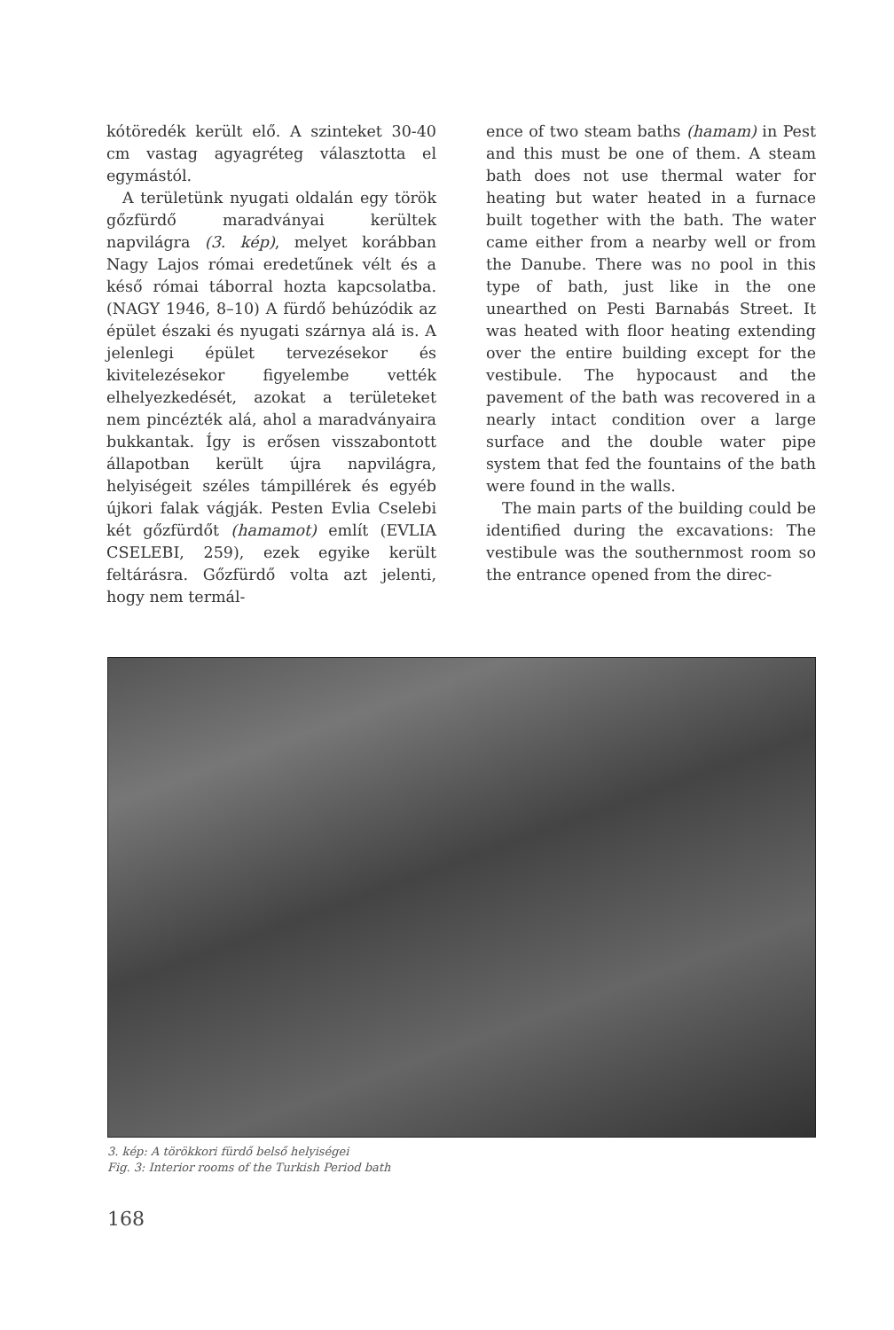kótöredék került elő. A szinteket 30-40 cm vastag agyagréteg választotta el egymástól.
A területünk nyugati oldalán egy török gőzfürdő maradványai kerültek napvilágra (3. kép), melyet korábban Nagy Lajos római eredetűnek vélt és a késő római táborral hozta kapcsolatba. (NAGY 1946, 8–10) A fürdő behúzódik az épület északi és nyugati szárnya alá is. A jelenlegi épület tervezésekor és kivitelezésekor figyelembe vették elhelyezkedését, azokat a területeket nem pincézték alá, ahol a maradványaira bukkantak. Így is erősen visszabontott állapotban került újra napvilágra, helyiségeit széles támpillérek és egyéb újkori falak vágják. Pesten Evlia Cselebi két gőzfürdőt (hamamot) említ (EVLIA CSELEBI, 259), ezek egyike került feltárásra. Gőzfürdő volta azt jelenti, hogy nem termál-
ence of two steam baths (hamam) in Pest and this must be one of them. A steam bath does not use thermal water for heating but water heated in a furnace built together with the bath. The water came either from a nearby well or from the Danube. There was no pool in this type of bath, just like in the one unearthed on Pesti Barnabás Street. It was heated with floor heating extending over the entire building except for the vestibule. The hypocaust and the pavement of the bath was recovered in a nearly intact condition over a large surface and the double water pipe system that fed the fountains of the bath were found in the walls.
The main parts of the building could be identified during the excavations: The vestibule was the southernmost room so the entrance opened from the direc-
3. kép: A törökkori fürdő belső helyiségei
Fig. 3: Interior rooms of the Turkish Period bath
168